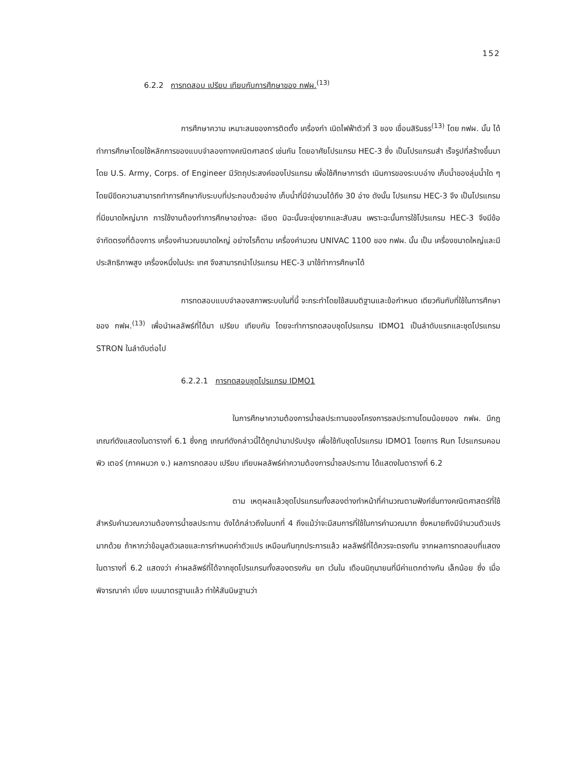152
6.2.2 การทดสอบ เปรียบ เทียบกับการศึกษาของ กฟผ.<sup>(13)</sup>
การศึกษาความ เหมาะสมของการติดตั้ง เครื่องกำ เนิดไฟฟ้าตัวที่ 3 ของ เขื่อนสิรินธร<sup>(13)</sup> โดย กฟผ. นั้น ได้ทำการศึกษาโดยใช้หลักการของแบบจำลองทางคณิตศาสตร์ เช่นกัน โดยอาศัยโปรแกรม HEC-3 ซึ่ง เป็นโปรแกรมสำ เร็จรูปที่สร้างขึ้นมาโดย U.S. Army, Corps. of Engineer มีวัตถุประสงค์ของโปรแกรม เพื่อใช้ศึกษาการดำ เนินการของระบบอ่าง เก็บน้ำของลุ่มน้ำใด ๆ โดยมีขีดความสามารถทำการศึกษากับระบบที่ประกอบด้วยอ่าง เก็บน้ำที่มีจำนวนได้ถึง 30 อ่าง ดังนั้น โปรแกรม HEC-3 จึง เป็นโปรแกรมที่มีขนาดใหญ่มาก การใช้งานต้องทำการศึกษาอย่างละ เอียด มิฉะนั้นจะยุ่งยากและสับสน เพราะฉะนั้นการใช้โปรแกรม HEC-3 จึงมีข้อจำกัดตรงที่ต้องการ เครื่องคำนวณขนาดใหญ่ อย่างไรก็ตาม เครื่องคำนวณ UNIVAC 1100 ของ กฟผ. นั้น เป็น เครื่องขนาดใหญ่และมีประสิทธิภาพสูง เครื่องหนึ่งในประ เทศ จึงสามารถนำโปรแกรม HEC-3 มาใช้ทำการศึกษาได้
การทดสอบแบบจำลองสภาพระบบในที่นี้ จะกระทำโดยใช้สมมติฐานและข้อกำหนด เดียวกันกับที่ใช้ในการศึกษาของ กฟผ.<sup>(13)</sup> เพื่อนำผลลัพธ์ที่ได้มา เปรียบ เทียบกัน โดยจะทำการทดสอบชุดโปรแกรม IDMO1 เป็นลำดับแรกและชุดโปรแกรม STRON ในลำดับต่อไป
6.2.2.1 การทดสอบชุดโปรแกรม IDMO1
ในการศึกษาความต้องการน้ำชลประทานของโครงการชลประทานโดมน้อยของ กฟผ. มีกฎ เกณฑ์ดังแสดงในตารางที่ 6.1 ซึ่งกฎ เกณฑ์ดังกล่าวนี้ได้ถูกนำมาปรับปรุง เพื่อใช้กับชุดโปรแกรม IDMO1 โดยการ Run โปรแกรมคอมพิว เตอร์ (ภาคผนวก ง.) ผลการทดสอบ เปรียบ เทียบผลลัพธ์ค่าความต้องการน้ำชลประทาน ได้แสดงในตารางที่ 6.2
ตาม เหตุผลแล้วชุดโปรแกรมทั้งสองต่างทำหน้าที่คำนวณตามฟังก์ชั่นทางคณิตศาสตร์ที่ใช้สำหรับคำนวณความต้องการน้ำชลประทาน ดังได้กล่าวถึงในบทที่ 4 ถึงแม้ว่าจะมีสมการที่ใช้ในการคำนวณมาก ซึ่งหมายถึงมีจำนวนตัวแปรมากด้วย ถ้าหากว่าข้อมูลตัวเลขและการกำหนดค่าตัวแปร เหมือนกันทุกประการแล้ว ผลลัพธ์ที่ได้ควรจะตรงกัน จากผลการทดสอบที่แสดงในตารางที่ 6.2 แสดงว่า ค่าผลลัพธ์ที่ได้จากชุดโปรแกรมทั้งสองตรงกัน ยก เว้นใน เดือนมิถุนายนที่มีค่าแตกต่างกัน เล็กน้อย ซึ่ง เมื่อพิจารณาค่า เบี่ยง เบนมาตรฐานแล้ว ทำให้สันนิษฐานว่า